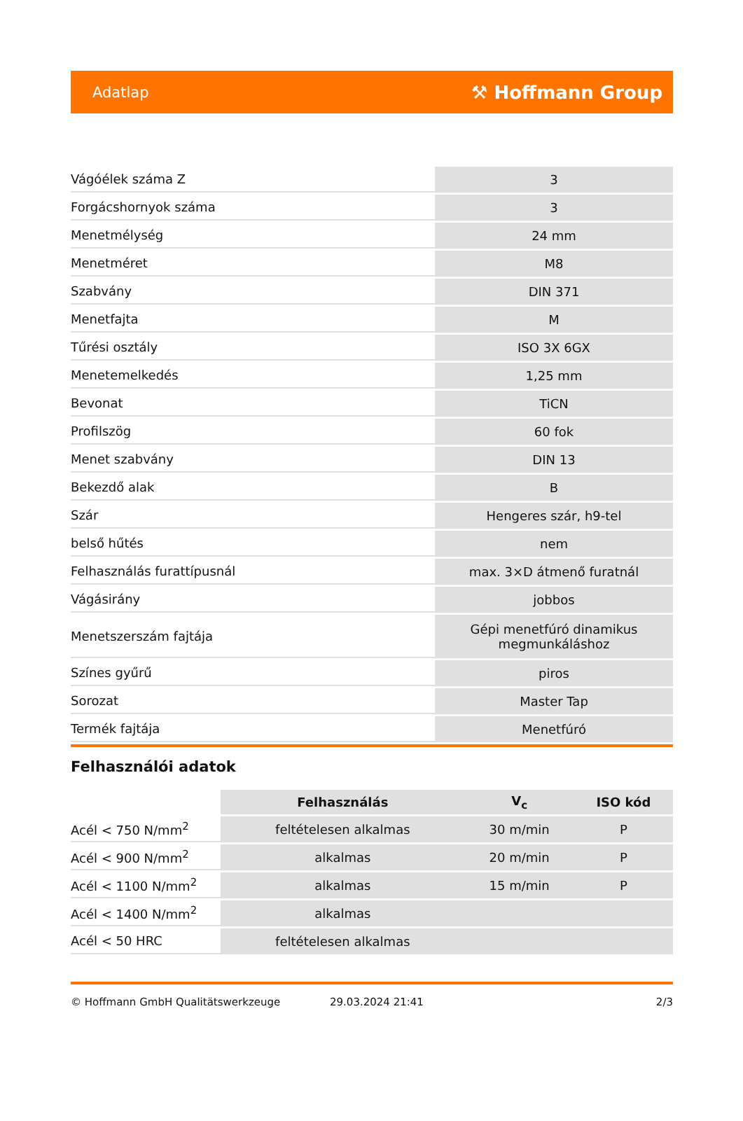Adatlap ⚒ Hoffmann Group
| Vágóélek száma Z | 3 |
| Forgácshornyok száma | 3 |
| Menetmélység | 24 mm |
| Menetméret | M8 |
| Szabvány | DIN 371 |
| Menetfajta | M |
| Tűrési osztály | ISO 3X 6GX |
| Menetemelkedés | 1,25 mm |
| Bevonat | TiCN |
| Profilszög | 60 fok |
| Menet szabvány | DIN 13 |
| Bekezdő alak | B |
| Szár | Hengeres szár, h9-tel |
| belső hűtés | nem |
| Felhasználás furattípusnál | max. 3×D átmenő furatnál |
| Vágásirány | jobbos |
| Menetszerszám fajtája | Gépi menetfúró dinamikus megmunkáláshoz |
| Színes gyűrű | piros |
| Sorozat | Master Tap |
| Termék fajtája | Menetfúró |
Felhasználói adatok
| | Felhasználás | V<sub>c</sub> | ISO kód |
| --- | --- | --- | --- |
| Acél < 750 N/mm<sup>2</sup> | feltételesen alkalmas | 30 m/min | P |
| Acél < 900 N/mm<sup>2</sup> | alkalmas | 20 m/min | P |
| Acél < 1100 N/mm<sup>2</sup> | alkalmas | 15 m/min | P |
| Acél < 1400 N/mm<sup>2</sup> | alkalmas | | |
| Acél < 50 HRC | feltételesen alkalmas | | |
© Hoffmann GmbH Qualitätswerkzeuge 29.03.2024 21:41 2/3